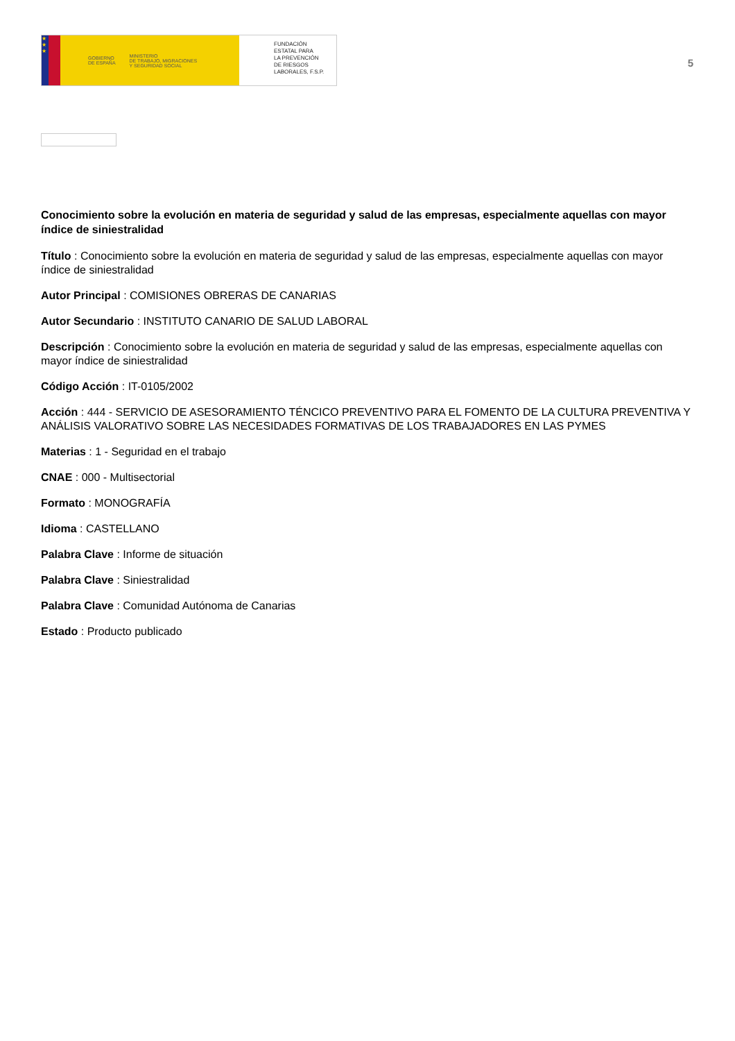★
★
★
GOBIERNO
DE ESPAÑA MINISTERIO
DE TRABAJO, MIGRACIONES
Y SEGURIDAD SOCIAL
FUNDACIÓN
ESTATAL PARA
LA PREVENCIÓN
DE RIESGOS
LABORALES, F.S.P.
5
Conocimiento sobre la evolución en materia de seguridad y salud de las empresas, especialmente aquellas con mayor índice de siniestralidad
Título : Conocimiento sobre la evolución en materia de seguridad y salud de las empresas, especialmente aquellas con mayor índice de siniestralidad
Autor Principal : COMISIONES OBRERAS DE CANARIAS
Autor Secundario : INSTITUTO CANARIO DE SALUD LABORAL
Descripción : Conocimiento sobre la evolución en materia de seguridad y salud de las empresas, especialmente aquellas con mayor índice de siniestralidad
Código Acción : IT-0105/2002
Acción : 444 - SERVICIO DE ASESORAMIENTO TÉNCICO PREVENTIVO PARA EL FOMENTO DE LA CULTURA PREVENTIVA Y ANÁLISIS VALORATIVO SOBRE LAS NECESIDADES FORMATIVAS DE LOS TRABAJADORES EN LAS PYMES
Materias : 1 - Seguridad en el trabajo
CNAE : 000 - Multisectorial
Formato : MONOGRAFÍA
Idioma : CASTELLANO
Palabra Clave : Informe de situación
Palabra Clave : Siniestralidad
Palabra Clave : Comunidad Autónoma de Canarias
Estado : Producto publicado